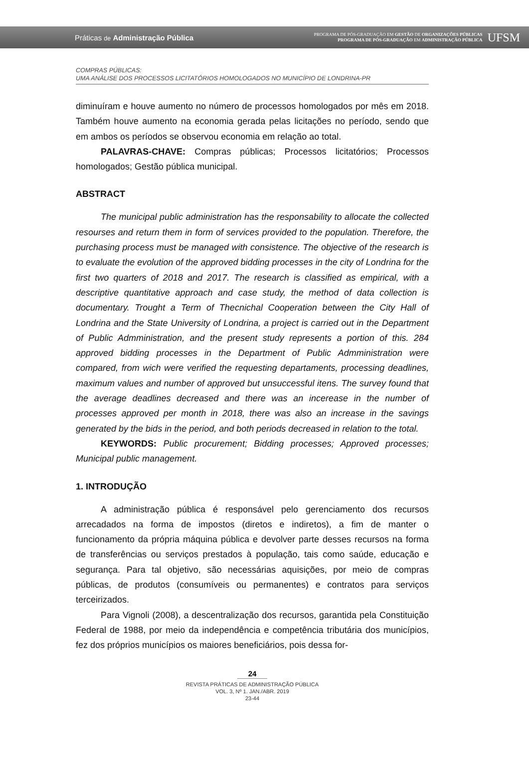Práticas de Administração Pública
PROGRAMA DE PÓS-GRADUAÇÃO EM GESTÃO DE ORGANIZAÇÕES PÚBLICAS
PROGRAMA DE PÓS-GRADUAÇÃO EM ADMINISTRAÇÃO PÚBLICA
UFSM
COMPRAS PÚBLICAS:
UMA ANÁLISE DOS PROCESSOS LICITATÓRIOS HOMOLOGADOS NO MUNICÍPIO DE LONDRINA-PR
diminuíram e houve aumento no número de processos homologados por mês em 2018. Também houve aumento na economia gerada pelas licitações no período, sendo que em ambos os períodos se observou economia em relação ao total.
PALAVRAS-CHAVE: Compras públicas; Processos licitatórios; Processos homologados; Gestão pública municipal.
ABSTRACT
The municipal public administration has the responsability to allocate the collected resourses and return them in form of services provided to the population. Therefore, the purchasing process must be managed with consistence. The objective of the research is to evaluate the evolution of the approved bidding processes in the city of Londrina for the first two quarters of 2018 and 2017. The research is classified as empirical, with a descriptive quantitative approach and case study, the method of data collection is documentary. Trought a Term of Thecnichal Cooperation between the City Hall of Londrina and the State University of Londrina, a project is carried out in the Department of Public Admministration, and the present study represents a portion of this. 284 approved bidding processes in the Department of Public Admministration were compared, from wich were verified the requesting departaments, processing deadlines, maximum values and number of approved but unsuccessful itens. The survey found that the average deadlines decreased and there was an incerease in the number of processes approved per month in 2018, there was also an increase in the savings generated by the bids in the period, and both periods decreased in relation to the total.
KEYWORDS: Public procurement; Bidding processes; Approved processes; Municipal public management.
1. INTRODUÇÃO
A administração pública é responsável pelo gerenciamento dos recursos arrecadados na forma de impostos (diretos e indiretos), a fim de manter o funcionamento da própria máquina pública e devolver parte desses recursos na forma de transferências ou serviços prestados à população, tais como saúde, educação e segurança. Para tal objetivo, são necessárias aquisições, por meio de compras públicas, de produtos (consumíveis ou permanentes) e contratos para serviços terceirizados.
Para Vignoli (2008), a descentralização dos recursos, garantida pela Constituição Federal de 1988, por meio da independência e competência tributária dos municípios, fez dos próprios municípios os maiores beneficiários, pois dessa for-
24
REVISTA PRÁTICAS DE ADMINISTRAÇÃO PÚBLICA
VOL. 3, Nº 1. JAN./ABR. 2019
23-44